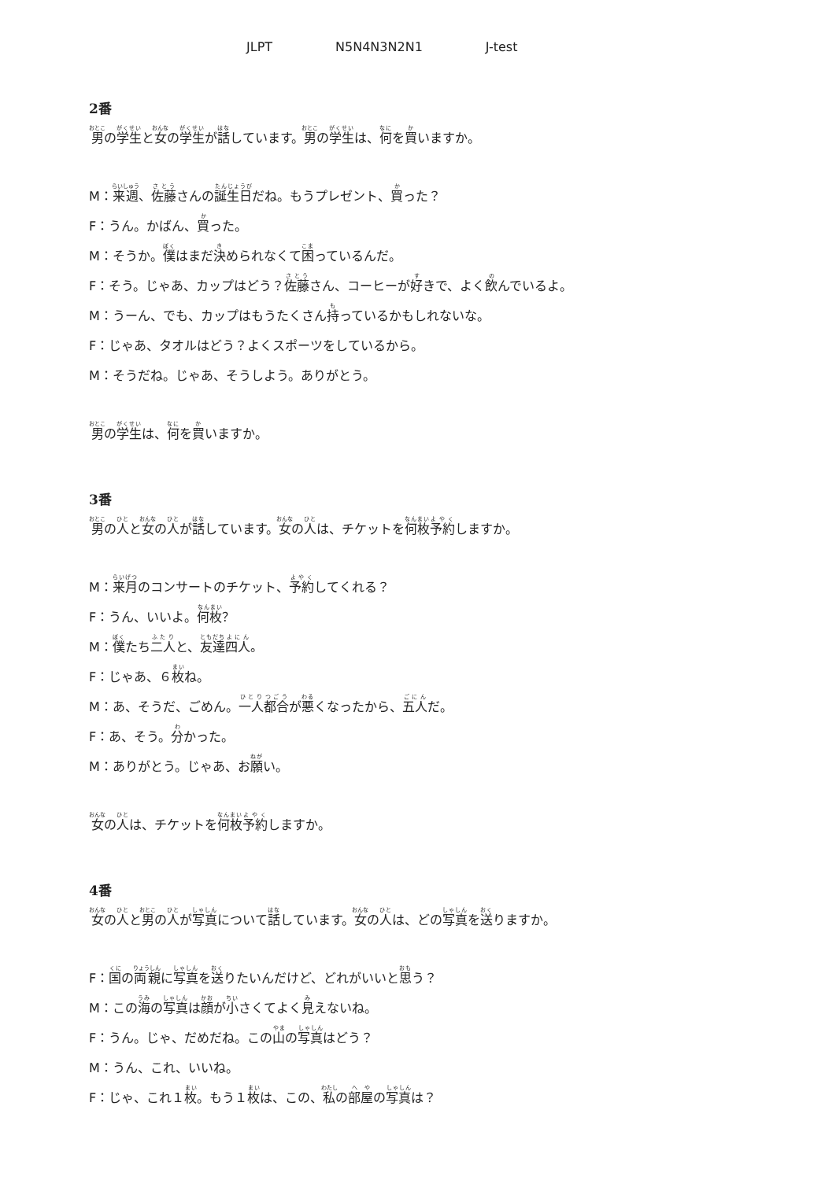JLPT N5N4N3N2N1 J-test
2番
男の学生と女の学生が話しています。男の学生は、何を買いますか。
M：来週、佐藤さんの誕生日だね。もうプレゼント、買った？
F：うん。かばん、買った。
M：そうか。僕はまだ決められなくて困っているんだ。
F：そう。じゃあ、カップはどう？佐藤さん、コーヒーが好きで、よく飲んでいるよ。
M：うーん、でも、カップはもうたくさん持っているかもしれないな。
F：じゃあ、タオルはどう？よくスポーツをしているから。
M：そうだね。じゃあ、そうしよう。ありがとう。
男の学生は、何を買いますか。
3番
男の人と女の人が話しています。女の人は、チケットを何枚予約しますか。
M：来月のコンサートのチケット、予約してくれる？
F：うん、いいよ。何枚？
M：僕たち二人と、友達四人。
F：じゃあ、６枚ね。
M：あ、そうだ、ごめん。一人都合が悪くなったから、五人だ。
F：あ、そう。分かった。
M：ありがとう。じゃあ、お願い。
女の人は、チケットを何枚予約しますか。
4番
女の人と男の人が写真について話しています。女の人は、どの写真を送りますか。
F：国の両親に写真を送りたいんだけど、どれがいいと思う？
M：この海の写真は顔が小さくてよく見えないね。
F：うん。じゃ、だめだね。この山の写真はどう？
M：うん、これ、いいね。
F：じゃ、これ１枚。もう１枚は、この、私の部屋の写真は？